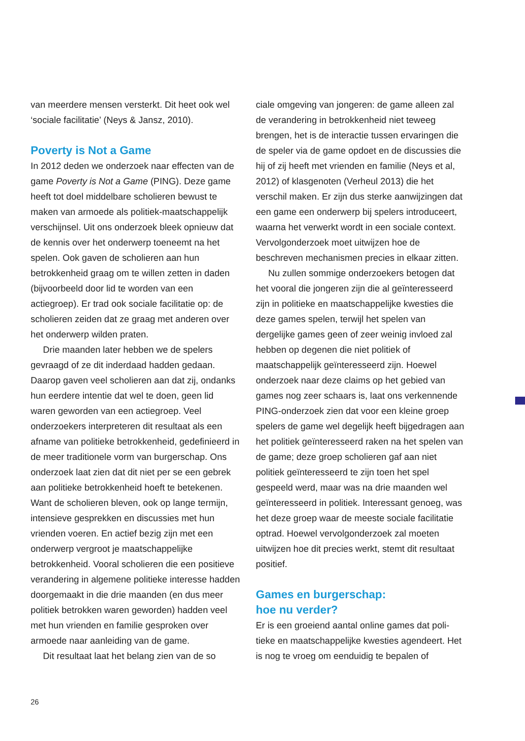van meerdere mensen versterkt. Dit heet ook wel ‘sociale facilitatie’ (Neys & Jansz, 2010).
Poverty is Not a Game
In 2012 deden we onderzoek naar effecten van de game Poverty is Not a Game (PING). Deze game heeft tot doel middelbare scholieren bewust te maken van armoede als politiek-maatschappelijk verschijnsel. Uit ons onder­zoek bleek opnieuw dat de kennis over het on­derwerp toeneemt na het spelen. Ook gaven de scholieren aan hun betrokkenheid graag om te willen zetten in daden (bijvoorbeeld door lid te worden van een actiegroep). Er trad ook sociale facilitatie op: de scholieren zeiden dat ze graag met anderen over het onderwerp wilden praten.
Drie maanden later hebben we de spelers gevraagd of ze dit inderdaad hadden gedaan. Daarop gaven veel scholieren aan dat zij, on­danks hun eerdere intentie dat wel te doen, geen lid waren geworden van een actiegroep. Veel onderzoekers interpreteren dit resultaat als een afname van politieke betrokkenheid, gedefinieerd in de meer traditionele vorm van burgerschap. Ons onderzoek laat zien dat dit niet per se een gebrek aan politieke betrok­kenheid hoeft te betekenen. Want de scholie­ren bleven, ook op lange termijn, intensieve gesprekken en discussies met hun vrienden voeren. En actief bezig zijn met een onderwerp vergroot je maatschappelijke betrokkenheid. Vooral scholieren die een positieve verandering in algemene politieke interesse hadden doorge­maakt in die drie maanden (en dus meer poli­tiek betrokken waren geworden) hadden veel met hun vrienden en familie gesproken over armoede naar aanleiding van de game.
Dit resultaat laat het belang zien van de so­
ciale omgeving van jongeren: de game alleen zal de verandering in betrokkenheid niet teweeg brengen, het is de interactie tussen ervaringen die de speler via de game opdoet en de discus­sies die hij of zij heeft met vrienden en familie (Neys et al, 2012) of klasgenoten (Verheul 2013) die het verschil maken. Er zijn dus sterke aanwijzingen dat een game een onderwerp bij spelers introduceert, waarna het verwerkt wordt in een sociale context. Vervolgonderzoek moet uitwijzen hoe de beschreven mechanismen precies in elkaar zitten.
Nu zullen sommige onderzoekers betogen dat het vooral die jongeren zijn die al geïnte­resseerd zijn in politieke en maatschappelijke kwesties die deze games spelen, terwijl het spelen van dergelijke games geen of zeer weinig invloed zal hebben op degenen die niet politiek of maatschappelijk geïnteresseerd zijn. Hoewel onderzoek naar deze claims op het gebied van games nog zeer schaars is, laat ons verkennende PING-onderzoek zien dat voor een kleine groep spelers de game wel degelijk heeft bijgedragen aan het politiek geïnteresseerd raken na het spelen van de game; deze groep scholieren gaf aan niet politiek geïnteresseerd te zijn toen het spel gespeeld werd, maar was na drie maanden wel geïnteresseerd in politiek. Interessant genoeg, was het deze groep waar de meeste sociale facilitatie optrad. Hoewel vervolgonderzoek zal moeten uitwijzen hoe dit precies werkt, stemt dit resultaat positief.
Games en burgerschap:
hoe nu verder?
Er is een groeiend aantal online games dat poli­tieke en maatschappelijke kwesties agendeert. Het is nog te vroeg om eenduidig te bepalen of
26